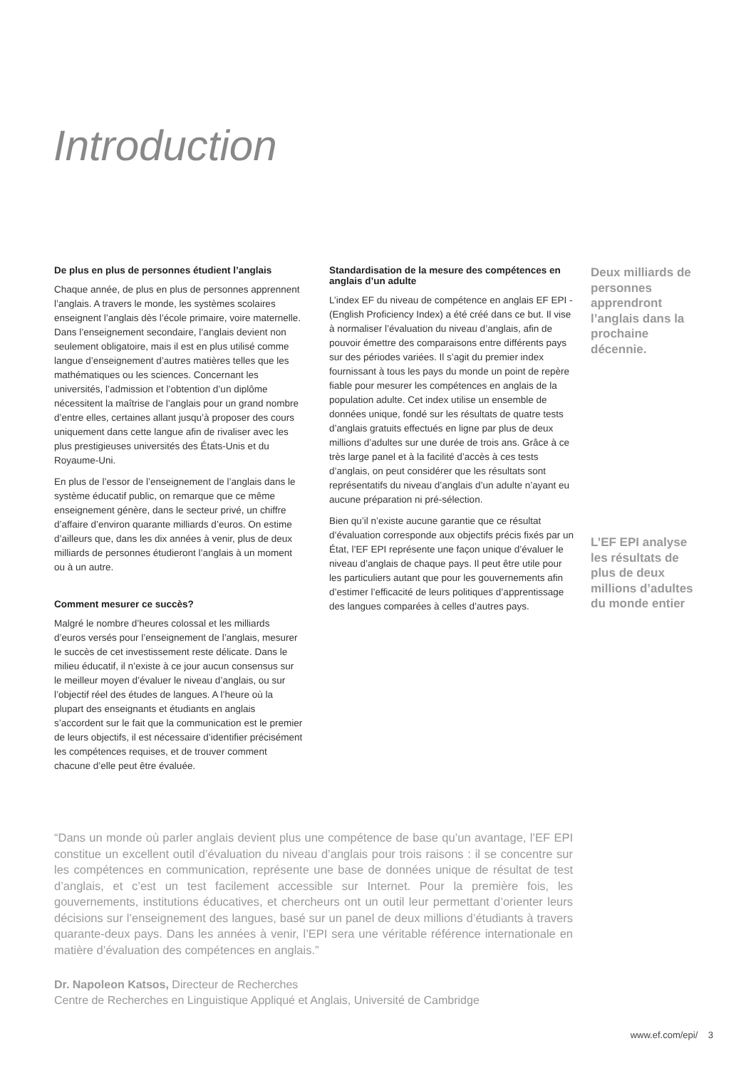Introduction
De plus en plus de personnes étudient l’anglais
Chaque année, de plus en plus de personnes apprennent l’anglais. A travers le monde, les systèmes scolaires enseignent l’anglais dès l’école primaire, voire maternelle. Dans l’enseignement secondaire, l’anglais devient non seulement obligatoire, mais il est en plus utilisé comme langue d’enseignement d’autres matières telles que les mathématiques ou les sciences. Concernant les universités, l’admission et l’obtention d’un diplôme nécessitent la maîtrise de l’anglais pour un grand nombre d’entre elles, certaines allant jusqu’à proposer des cours uniquement dans cette langue afin de rivaliser avec les plus prestigieuses universités des États-Unis et du Royaume-Uni.
En plus de l’essor de l’enseignement de l’anglais dans le système éducatif public, on remarque que ce même enseignement génère, dans le secteur privé, un chiffre d’affaire d’environ quarante milliards d’euros. On estime d’ailleurs que, dans les dix années à venir, plus de deux milliards de personnes étudieront l’anglais à un moment ou à un autre.
Comment mesurer ce succès?
Malgré le nombre d’heures colossal et les milliards d’euros versés pour l’enseignement de l’anglais, mesurer le succès de cet investissement reste délicate. Dans le milieu éducatif, il n’existe à ce jour aucun consensus sur le meilleur moyen d’évaluer le niveau d’anglais, ou sur l’objectif réel des études de langues. A l’heure où la plupart des enseignants et étudiants en anglais s’accordent sur le fait que la communication est le premier de leurs objectifs, il est nécessaire d’identifier précisément les compétences requises, et de trouver comment chacune d’elle peut être évaluée.
Standardisation de la mesure des compétences en anglais d’un adulte
L’index EF du niveau de compétence en anglais EF EPI - (English Proficiency Index) a été créé dans ce but. Il vise à normaliser l’évaluation du niveau d’anglais, afin de pouvoir émettre des comparaisons entre différents pays sur des périodes variées. Il s’agit du premier index fournissant à tous les pays du monde un point de repère fiable pour mesurer les compétences en anglais de la population adulte. Cet index utilise un ensemble de données unique, fondé sur les résultats de quatre tests d’anglais gratuits effectués en ligne par plus de deux millions d’adultes sur une durée de trois ans. Grâce à ce très large panel et à la facilité d’accès à ces tests d’anglais, on peut considérer que les résultats sont représentatifs du niveau d’anglais d’un adulte n’ayant eu aucune préparation ni pré-sélection.
Bien qu’il n’existe aucune garantie que ce résultat d’évaluation corresponde aux objectifs précis fixés par un État, l’EF EPI représente une façon unique d’évaluer le niveau d’anglais de chaque pays. Il peut être utile pour les particuliers autant que pour les gouvernements afin d’estimer l’efficacité de leurs politiques d’apprentissage des langues comparées à celles d’autres pays.
Deux milliards de personnes apprendront l’anglais dans la prochaine décennie.
L’EF EPI analyse les résultats de plus de deux millions d’adultes du monde entier
“Dans un monde où parler anglais devient plus une compétence de base qu’un avantage, l’EF EPI constitue un excellent outil d’évaluation du niveau d’anglais pour trois raisons : il se concentre sur les compétences en communication, représente une base de données unique de résultat de test d’anglais, et c’est un test facilement accessible sur Internet. Pour la première fois, les gouvernements, institutions éducatives, et chercheurs ont un outil leur permettant d’orienter leurs décisions sur l’enseignement des langues, basé sur un panel de deux millions d’étudiants à travers quarante-deux pays. Dans les années à venir, l’EPI sera une véritable référence internationale en matière d’évaluation des compétences en anglais.”
Dr. Napoleon Katsos, Directeur de Recherches
Centre de Recherches en Linguistique Appliqué et Anglais, Université de Cambridge
www.ef.com/epi/ 3